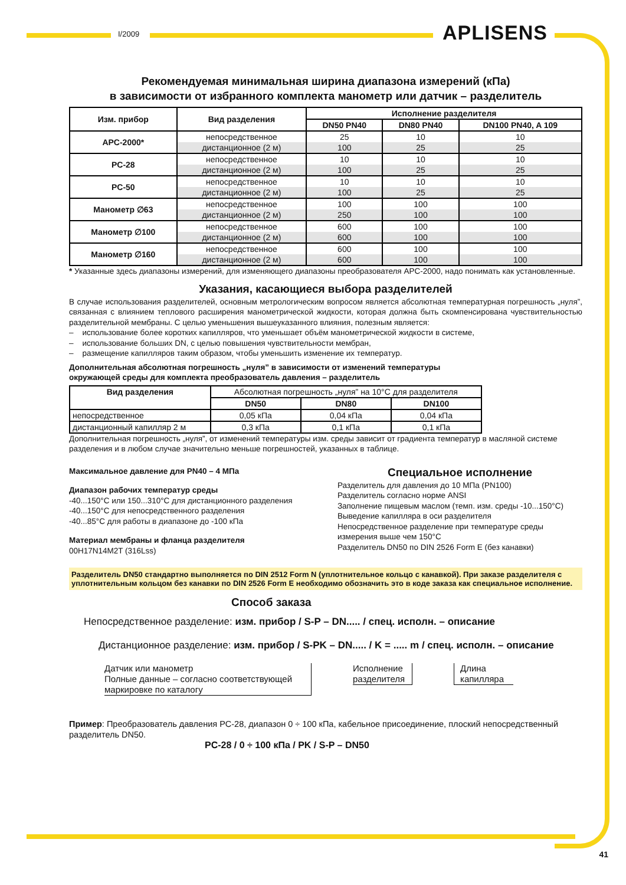I/2009 APLISENS
Рекомендуемая минимальная ширина диапазона измерений (кПа)
в зависимости от избранного комплекта манометр или датчик – разделитель
| Изм. прибор | Вид разделения | Исполнение разделителя | | |
| --- | --- | --- | --- | --- |
| | | DN50 PN40 | DN80 PN40 | DN100 PN40, A 109 |
| APC-2000* | непосредственное | 25 | 10 | 10 |
| | дистанционное (2 м) | 100 | 25 | 25 |
| PC-28 | непосредственное | 10 | 10 | 10 |
| | дистанционное (2 м) | 100 | 25 | 25 |
| PC-50 | непосредственное | 10 | 10 | 10 |
| | дистанционное (2 м) | 100 | 25 | 25 |
| Манометр ∅63 | непосредственное | 100 | 100 | 100 |
| | дистанционное (2 м) | 250 | 100 | 100 |
| Манометр ∅100 | непосредственное | 600 | 100 | 100 |
| | дистанционное (2 м) | 600 | 100 | 100 |
| Манометр ∅160 | непосредственное | 600 | 100 | 100 |
| | дистанционное (2 м) | 600 | 100 | 100 |
* Указанные здесь диапазоны измерений, для изменяющего диапазоны преобразователя APC-2000, надо понимать как установленные.
Указания, касающиеся выбора разделителей
В случае использования разделителей, основным метрологическим вопросом является абсолютная температурная погрешность „нуля”, связанная с влиянием теплового расширения манометрической жидкости, которая должна быть скомпенсирована чувствительностью разделительной мембраны. С целью уменьшения вышеуказанного влияния, полезным является:
– использование более коротких капилляров, что уменьшает объём манометрической жидкости в системе,
– использование больших DN, с целью повышения чувствительности мембран,
– размещение капилляров таким образом, чтобы уменьшить изменение их температур.
Дополнительная абсолютная погрешность „нуля” в зависимости от изменений температуры
окружающей среды для комплекта преобразователь давления – разделитель
| Вид разделения | Абсолютная погрешность „нуля” на 10°C для разделителя | | |
| --- | --- | --- | --- |
| | DN50 | DN80 | DN100 |
| непосредственное | 0,05 кПа | 0,04 кПа | 0,04 кПа |
| дистанционный капилляр 2 м | 0,3 кПа | 0,1 кПа | 0,1 кПа |
Дополнительная погрешность „нуля”, от изменений температуры изм. среды зависит от градиента температур в масляной системе разделения и в любом случае значительно меньше погрешностей, указанных в таблице.
Максимальное давление для PN40 – 4 МПа
Диапазон рабочих температур среды
-40...150°C или 150...310°C для дистанционного разделения
-40...150°C для непосредственного разделения
-40...85°C для работы в диапазоне до -100 кПа
Материал мембраны и фланца разделителя
00H17N14M2T (316Lss)
Специальное исполнение
Разделитель для давления до 10 МПа (PN100)
Разделитель согласно норме ANSI
Заполнение пищевым маслом (темп. изм. среды -10...150°C)
Выведение капилляра в оси разделителя
Непосредственное разделение при температуре среды измерения выше чем 150°C
Разделитель DN50 по DIN 2526 Form E (без канавки)
Разделитель DN50 стандартно выполняется по DIN 2512 Form N (уплотнительное кольцо с канавкой). При заказе разделителя с уплотнительным кольцом без канавки по DIN 2526 Form E необходимо обозначить это в коде заказа как специальное исполнение.
Способ заказа
Непосредственное разделение: изм. прибор / S-P – DN..... / спец. исполн. – описание
Дистанционное разделение: изм. прибор / S-PK – DN..... / K = ..... m / спец. исполн. – описание
Датчик или манометр
Полные данные – согласно соответствующей маркировке по каталогу
Исполнение разделителя
Длина капилляра
Пример: Преобразователь давления PC-28, диапазон 0 ÷ 100 кПа, кабельное присоединение, плоский непосредственный разделитель DN50.
PC-28 / 0 ÷ 100 кПа / PK / S-P – DN50
41